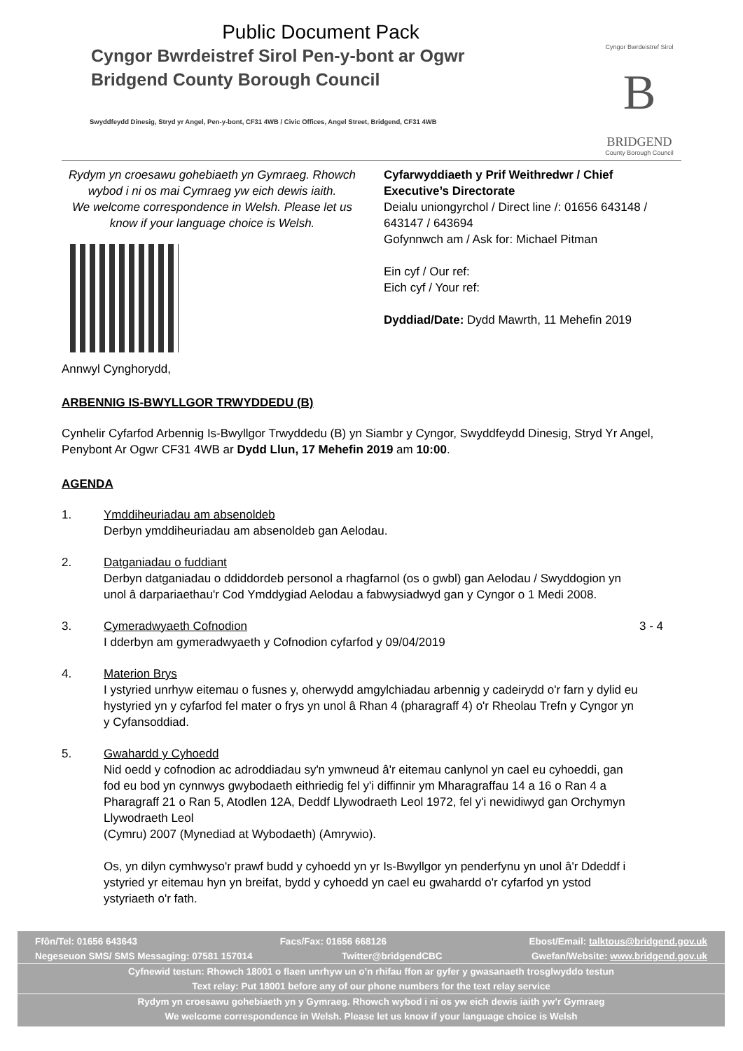Public Document Pack
Cyngor Bwrdeistref Sirol Pen-y-bont ar Ogwr
Bridgend County Borough Council
Swyddfeydd Dinesig, Stryd yr Angel, Pen-y-bont, CF31 4WB / Civic Offices, Angel Street, Bridgend, CF31 4WB
Cyngor Bwrdeistref Sirol
B
BRIDGEND
County Borough Council
Rydym yn croesawu gohebiaeth yn Gymraeg. Rhowch wybod i ni os mai Cymraeg yw eich dewis iaith.
We welcome correspondence in Welsh. Please let us know if your language choice is Welsh.
Cyfarwyddiaeth y Prif Weithredwr / Chief Executive’s Directorate
Deialu uniongyrchol / Direct line /: 01656 643148 / 643147 / 643694
Gofynnwch am / Ask for: Michael Pitman
Ein cyf / Our ref:
Eich cyf / Your ref:
Dyddiad/Date: Dydd Mawrth, 11 Mehefin 2019
Annwyl Cynghorydd,
ARBENNIG IS-BWYLLGOR TRWYDDEDU (B)
Cynhelir Cyfarfod Arbennig Is-Bwyllgor Trwyddedu (B) yn Siambr y Cyngor, Swyddfeydd Dinesig, Stryd Yr Angel, Penybont Ar Ogwr CF31 4WB ar Dydd Llun, 17 Mehefin 2019 am 10:00.
AGENDA
1. Ymddiheuriadau am absenoldeb
Derbyn ymddiheuriadau am absenoldeb gan Aelodau.
2. Datganiadau o fuddiant
Derbyn datganiadau o ddiddordeb personol a rhagfarnol (os o gwbl) gan Aelodau / Swyddogion yn unol â darpariaethau'r Cod Ymddygiad Aelodau a fabwysiadwyd gan y Cyngor o 1 Medi 2008.
3. Cymeradwyaeth Cofnodion
I dderbyn am gymeradwyaeth y Cofnodion cyfarfod y 09/04/2019
3 - 4
4. Materion Brys
I ystyried unrhyw eitemau o fusnes y, oherwydd amgylchiadau arbennig y cadeirydd o'r farn y dylid eu hystyried yn y cyfarfod fel mater o frys yn unol â Rhan 4 (pharagraff 4) o'r Rheolau Trefn y Cyngor yn y Cyfansoddiad.
5. Gwahardd y Cyhoedd
Nid oedd y cofnodion ac adroddiadau sy'n ymwneud â'r eitemau canlynol yn cael eu cyhoeddi, gan fod eu bod yn cynnwys gwybodaeth eithriedig fel y'i diffinnir ym Mharagraffau 14 a 16 o Ran 4 a Pharagraff 21 o Ran 5, Atodlen 12A, Deddf Llywodraeth Leol 1972, fel y'i newidiwyd gan Orchymyn Llywodraeth Leol
(Cymru) 2007 (Mynediad at Wybodaeth) (Amrywio).
Os, yn dilyn cymhwyso'r prawf budd y cyhoedd yn yr Is-Bwyllgor yn penderfynu yn unol â'r Ddeddf i ystyried yr eitemau hyn yn breifat, bydd y cyhoedd yn cael eu gwahardd o'r cyfarfod yn ystod ystyriaeth o'r fath.
Ffôn/Tel: 01656 643643 Facs/Fax: 01656 668126 Ebost/Email: talktous@bridgend.gov.uk
Negeseuon SMS/ SMS Messaging: 07581 157014 Twitter@bridgendCBC Gwefan/Website: www.bridgend.gov.uk
Cyfnewid testun: Rhowch 18001 o flaen unrhyw un o’n rhifau ffon ar gyfer y gwasanaeth trosglwyddo testun
Text relay: Put 18001 before any of our phone numbers for the text relay service
Rydym yn croesawu gohebiaeth yn y Gymraeg. Rhowch wybod i ni os yw eich dewis iaith yw’r Gymraeg
We welcome correspondence in Welsh. Please let us know if your language choice is Welsh